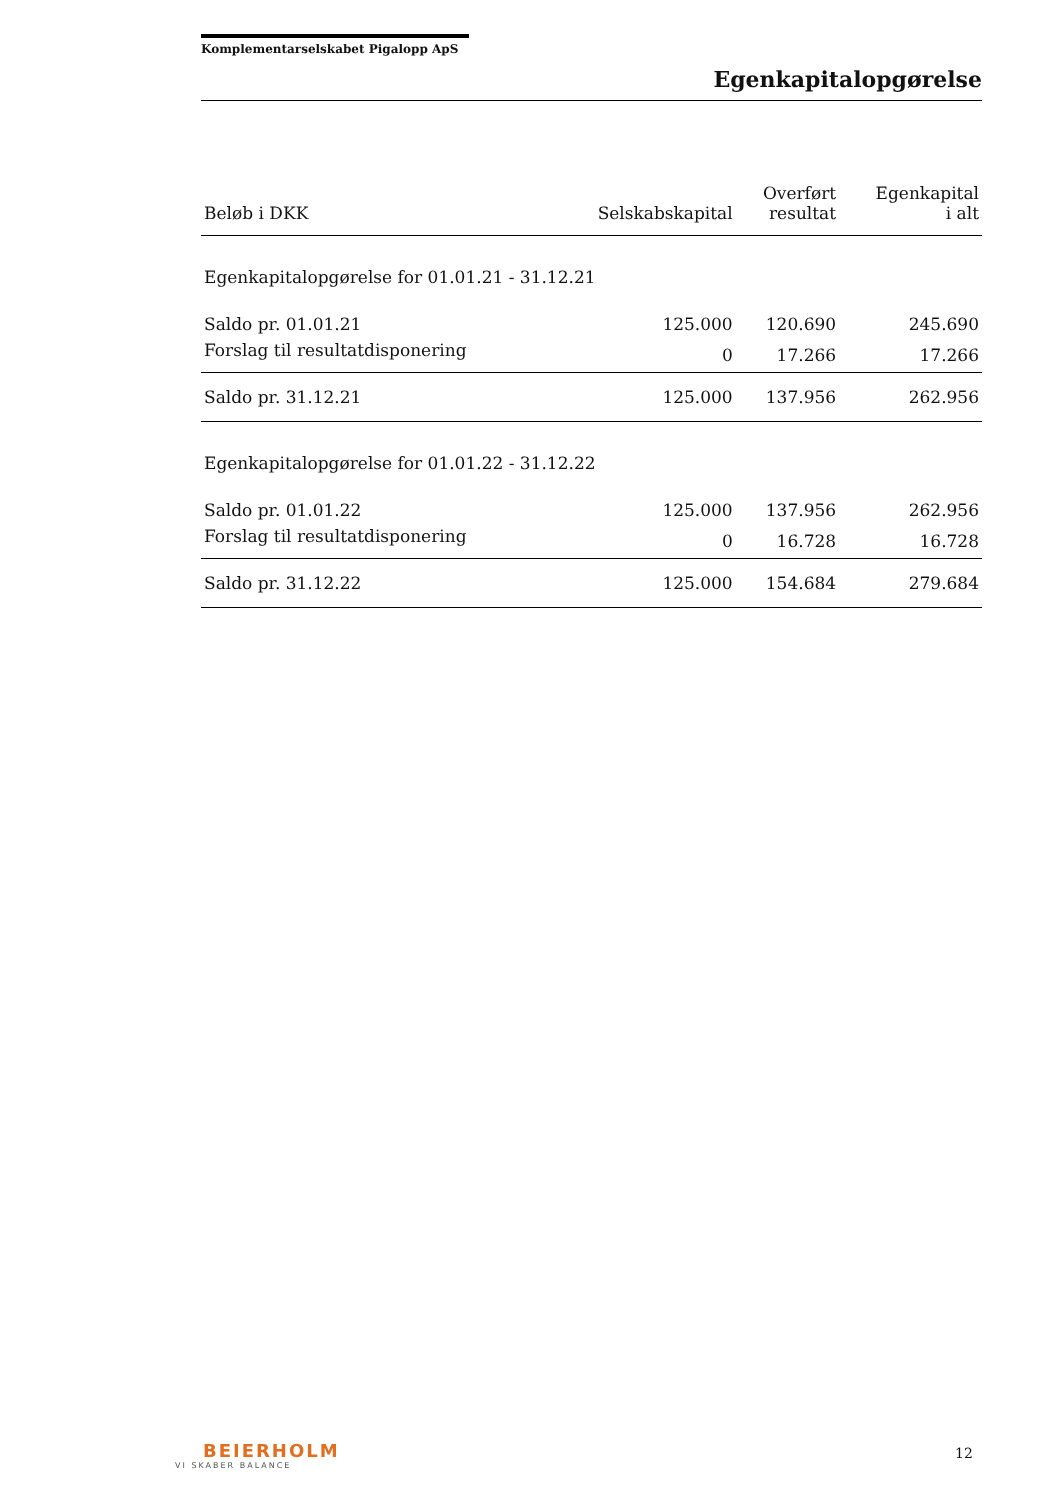Komplementarselskabet Pigalopp ApS
Egenkapitalopgørelse
| Beløb i DKK | Selskabskapital | Overført resultat | Egenkapital i alt |
| --- | --- | --- | --- |
| Egenkapitalopgørelse for 01.01.21 - 31.12.21 | | | |
| Saldo pr. 01.01.21 | 125.000 | 120.690 | 245.690 |
| Forslag til resultatdisponering | 0 | 17.266 | 17.266 |
| Saldo pr. 31.12.21 | 125.000 | 137.956 | 262.956 |
| Egenkapitalopgørelse for 01.01.22 - 31.12.22 | | | |
| Saldo pr. 01.01.22 | 125.000 | 137.956 | 262.956 |
| Forslag til resultatdisponering | 0 | 16.728 | 16.728 |
| Saldo pr. 31.12.22 | 125.000 | 154.684 | 279.684 |
BEIERHOLM
VI SKABER BALANCE
12